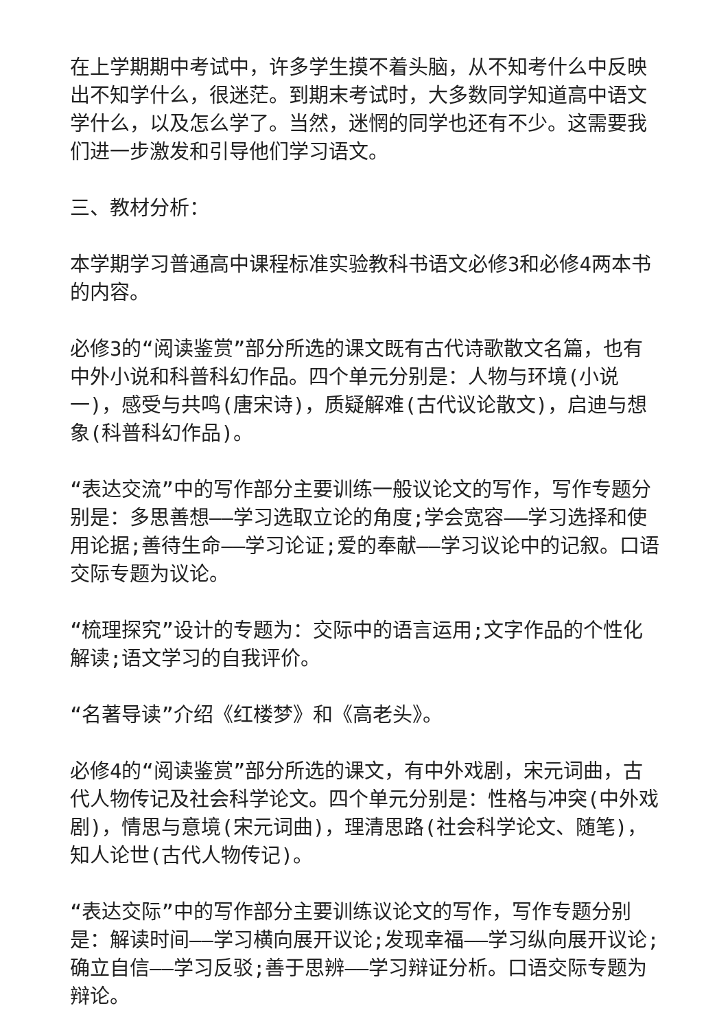在上学期期中考试中，许多学生摸不着头脑，从不知考什么中反映出不知学什么，很迷茫。到期末考试时，大多数同学知道高中语文学什么，以及怎么学了。当然，迷惘的同学也还有不少。这需要我们进一步激发和引导他们学习语文。
三、教材分析：
本学期学习普通高中课程标准实验教科书语文必修3和必修4两本书的内容。
必修3的“阅读鉴赏”部分所选的课文既有古代诗歌散文名篇，也有中外小说和科普科幻作品。四个单元分别是：人物与环境(小说一)，感受与共鸣(唐宋诗)，质疑解难(古代议论散文)，启迪与想象(科普科幻作品)。
“表达交流”中的写作部分主要训练一般议论文的写作，写作专题分别是：多思善想——学习选取立论的角度;学会宽容——学习选择和使用论据;善待生命——学习论证;爱的奉献——学习议论中的记叙。口语交际专题为议论。
“梳理探究”设计的专题为：交际中的语言运用;文字作品的个性化解读;语文学习的自我评价。
“名著导读”介绍《红楼梦》和《高老头》。
必修4的“阅读鉴赏”部分所选的课文，有中外戏剧，宋元词曲，古代人物传记及社会科学论文。四个单元分别是：性格与冲突(中外戏剧)，情思与意境(宋元词曲)，理清思路(社会科学论文、随笔)，知人论世(古代人物传记)。
“表达交际”中的写作部分主要训练议论文的写作，写作专题分别是：解读时间——学习横向展开议论;发现幸福——学习纵向展开议论;确立自信——学习反驳;善于思辨——学习辩证分析。口语交际专题为辩论。